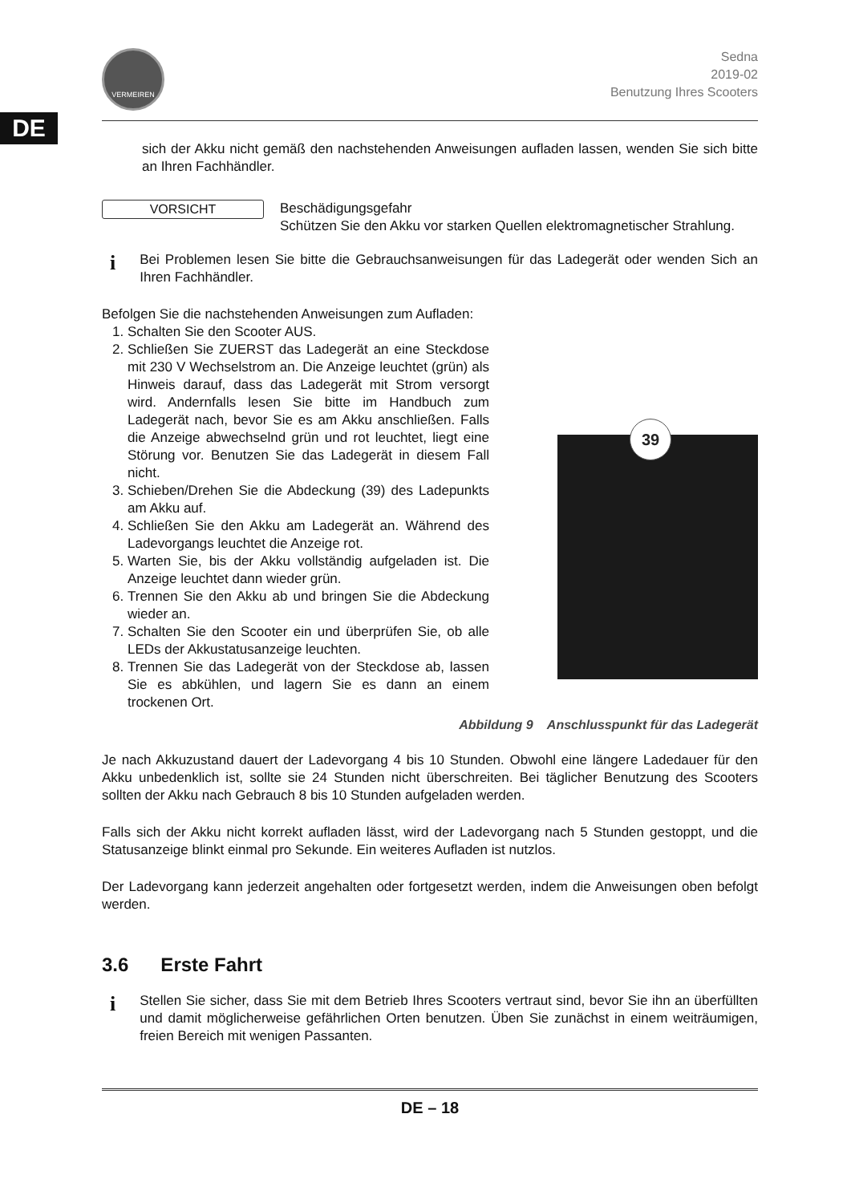DE
VERMEIREN
Sedna
2019-02
Benutzung Ihres Scooters
sich der Akku nicht gemäß den nachstehenden Anweisungen aufladen lassen, wenden Sie sich bitte an Ihren Fachhändler.
VORSICHT
Beschädigungsgefahr
Schützen Sie den Akku vor starken Quellen elektromagnetischer Strahlung.
i
Bei Problemen lesen Sie bitte die Gebrauchsanweisungen für das Ladegerät oder wenden Sich an Ihren Fachhändler.
Befolgen Sie die nachstehenden Anweisungen zum Aufladen:
1. Schalten Sie den Scooter AUS.
2. Schließen Sie ZUERST das Ladegerät an eine Steckdose mit 230 V Wechselstrom an. Die Anzeige leuchtet (grün) als Hinweis darauf, dass das Ladegerät mit Strom versorgt wird. Andernfalls lesen Sie bitte im Handbuch zum Ladegerät nach, bevor Sie es am Akku anschließen. Falls die Anzeige abwechselnd grün und rot leuchtet, liegt eine Störung vor. Benutzen Sie das Ladegerät in diesem Fall nicht.
3. Schieben/Drehen Sie die Abdeckung (39) des Ladepunkts am Akku auf.
4. Schließen Sie den Akku am Ladegerät an. Während des Ladevorgangs leuchtet die Anzeige rot.
5. Warten Sie, bis der Akku vollständig aufgeladen ist. Die Anzeige leuchtet dann wieder grün.
6. Trennen Sie den Akku ab und bringen Sie die Abdeckung wieder an.
7. Schalten Sie den Scooter ein und überprüfen Sie, ob alle LEDs der Akkustatusanzeige leuchten.
8. Trennen Sie das Ladegerät von der Steckdose ab, lassen Sie es abkühlen, und lagern Sie es dann an einem trockenen Ort.
39
Abbildung 9 Anschlusspunkt für das Ladegerät
Je nach Akkuzustand dauert der Ladevorgang 4 bis 10 Stunden. Obwohl eine längere Ladedauer für den Akku unbedenklich ist, sollte sie 24 Stunden nicht überschreiten. Bei täglicher Benutzung des Scooters sollten der Akku nach Gebrauch 8 bis 10 Stunden aufgeladen werden.
Falls sich der Akku nicht korrekt aufladen lässt, wird der Ladevorgang nach 5 Stunden gestoppt, und die Statusanzeige blinkt einmal pro Sekunde. Ein weiteres Aufladen ist nutzlos.
Der Ladevorgang kann jederzeit angehalten oder fortgesetzt werden, indem die Anweisungen oben befolgt werden.
3.6 Erste Fahrt
i
Stellen Sie sicher, dass Sie mit dem Betrieb Ihres Scooters vertraut sind, bevor Sie ihn an überfüllten und damit möglicherweise gefährlichen Orten benutzen. Üben Sie zunächst in einem weiträumigen, freien Bereich mit wenigen Passanten.
DE – 18